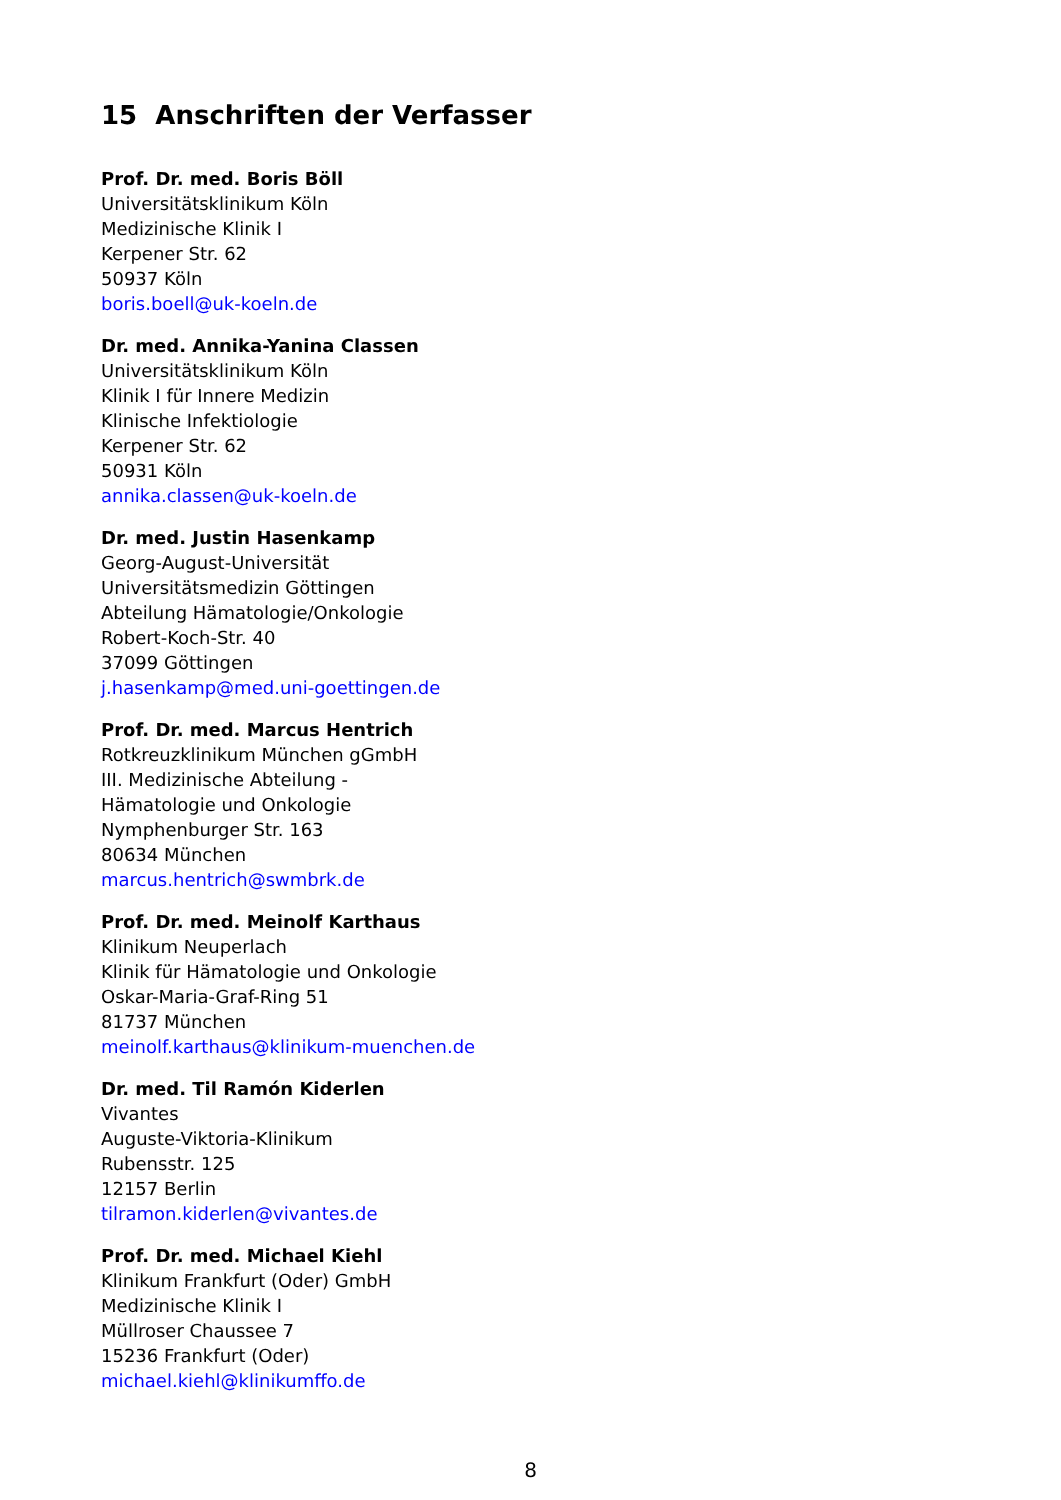15 Anschriften der Verfasser
Prof. Dr. med. Boris Böll
Universitätsklinikum Köln
Medizinische Klinik I
Kerpener Str. 62
50937 Köln
boris.boell@uk-koeln.de
Dr. med. Annika-Yanina Classen
Universitätsklinikum Köln
Klinik I für Innere Medizin
Klinische Infektiologie
Kerpener Str. 62
50931 Köln
annika.classen@uk-koeln.de
Dr. med. Justin Hasenkamp
Georg-August-Universität
Universitätsmedizin Göttingen
Abteilung Hämatologie/Onkologie
Robert-Koch-Str. 40
37099 Göttingen
j.hasenkamp@med.uni-goettingen.de
Prof. Dr. med. Marcus Hentrich
Rotkreuzklinikum München gGmbH
III. Medizinische Abteilung -
Hämatologie und Onkologie
Nymphenburger Str. 163
80634 München
marcus.hentrich@swmbrk.de
Prof. Dr. med. Meinolf Karthaus
Klinikum Neuperlach
Klinik für Hämatologie und Onkologie
Oskar-Maria-Graf-Ring 51
81737 München
meinolf.karthaus@klinikum-muenchen.de
Dr. med. Til Ramón Kiderlen
Vivantes
Auguste-Viktoria-Klinikum
Rubensstr. 125
12157 Berlin
tilramon.kiderlen@vivantes.de
Prof. Dr. med. Michael Kiehl
Klinikum Frankfurt (Oder) GmbH
Medizinische Klinik I
Müllroser Chaussee 7
15236 Frankfurt (Oder)
michael.kiehl@klinikumffo.de
8